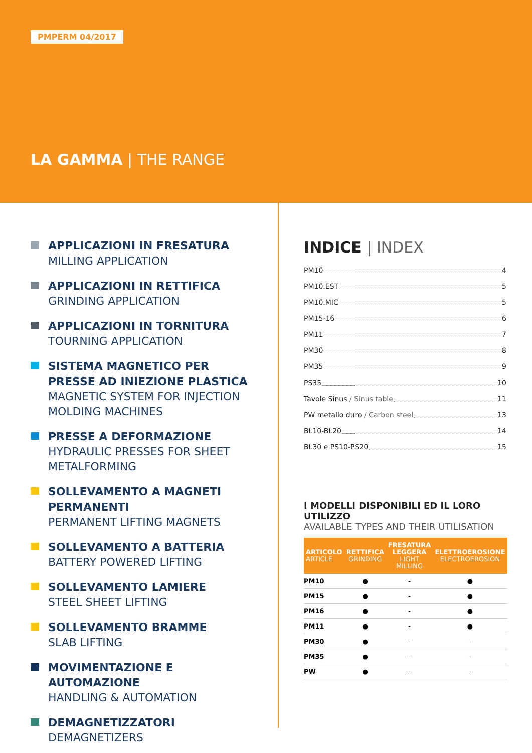PMPERM 04/2017
LA GAMMA | THE RANGE
APPLICAZIONI IN FRESATURA
MILLING APPLICATION
APPLICAZIONI IN RETTIFICA
GRINDING APPLICATION
APPLICAZIONI IN TORNITURA
TOURNING APPLICATION
SISTEMA MAGNETICO PER PRESSE AD INIEZIONE PLASTICA
MAGNETIC SYSTEM FOR INJECTION MOLDING MACHINES
PRESSE A DEFORMAZIONE
HYDRAULIC PRESSES FOR SHEET METALFORMING
SOLLEVAMENTO A MAGNETI PERMANENTI
PERMANENT LIFTING MAGNETS
SOLLEVAMENTO A BATTERIA
BATTERY POWERED LIFTING
SOLLEVAMENTO LAMIERE
STEEL SHEET LIFTING
SOLLEVAMENTO BRAMME
SLAB LIFTING
MOVIMENTAZIONE E AUTOMAZIONE
HANDLING & AUTOMATION
DEMAGNETIZZATORI
DEMAGNETIZERS
INDICE | INDEX
PM10 4
PM10.EST 5
PM10.MIC 5
PM15-16 6
PM11 7
PM30 8
PM35 9
PS35 10
Tavole Sinus / Sinus table 11
PW metallo duro / Carbon steel 13
BL10-BL20 14
BL30 e PS10-PS20 15
I MODELLI DISPONIBILI ED IL LORO UTILIZZO
AVAILABLE TYPES AND THEIR UTILISATION
| ARTICOLO ARTICLE | RETTIFICA GRINDING | FRESATURA LEGGERA LIGHT MILLING | ELETTROEROSIONE ELECTROEROSION |
| --- | --- | --- | --- |
| PM10 | ● | - | ● |
| PM15 | ● | - | ● |
| PM16 | ● | - | ● |
| PM11 | ● | - | ● |
| PM30 | ● | - | - |
| PM35 | ● | - | - |
| PW | ● | - | - |